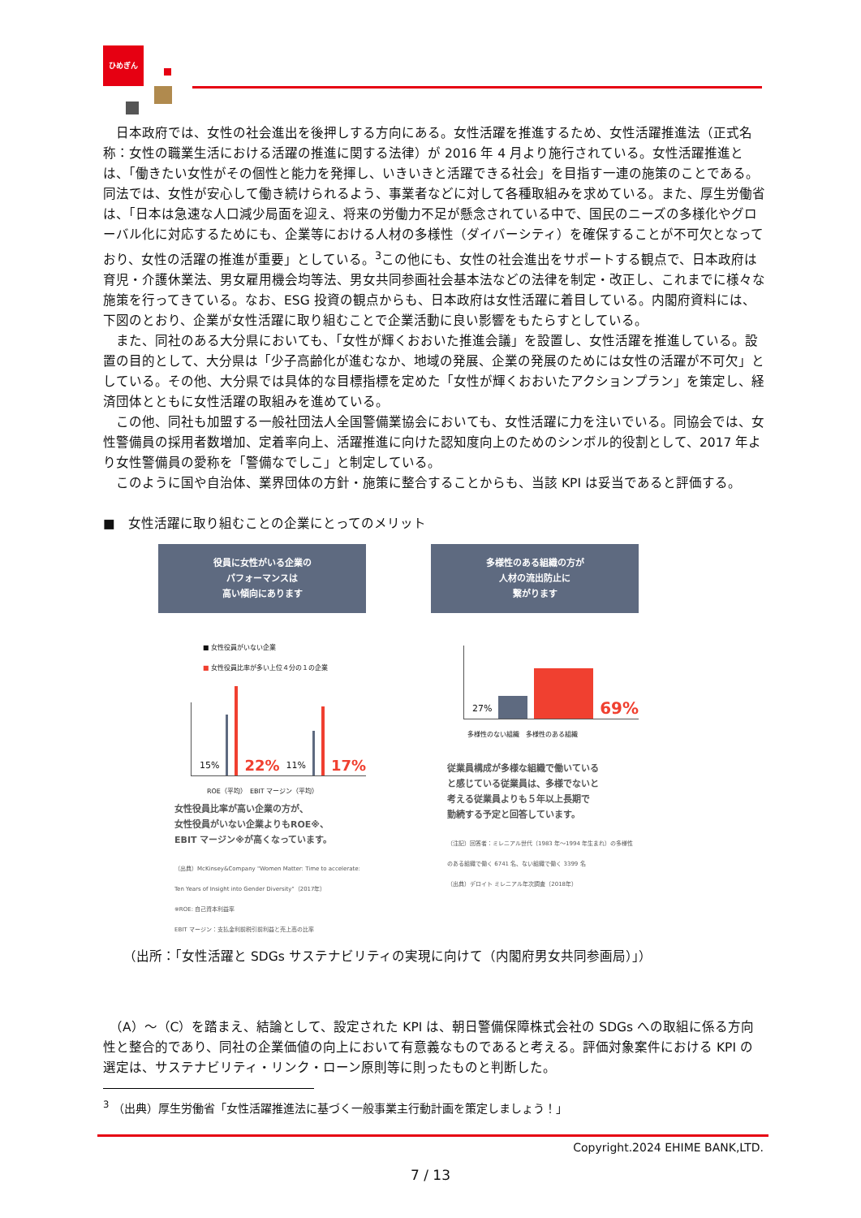ひめぎん
　日本政府では、女性の社会進出を後押しする方向にある。女性活躍を推進するため、女性活躍推進法（正式名称：女性の職業生活における活躍の推進に関する法律）が 2016 年 4 月より施行されている。女性活躍推進とは、「働きたい女性がその個性と能力を発揮し、いきいきと活躍できる社会」を目指す一連の施策のことである。同法では、女性が安心して働き続けられるよう、事業者などに対して各種取組みを求めている。また、厚生労働省は、「日本は急速な人口減少局面を迎え、将来の労働力不足が懸念されている中で、国民のニーズの多様化やグローバル化に対応するためにも、企業等における人材の多様性（ダイバーシティ）を確保することが不可欠となっており、女性の活躍の推進が重要」としている。<sup>3</sup>この他にも、女性の社会進出をサポートする観点で、日本政府は育児・介護休業法、男女雇用機会均等法、男女共同参画社会基本法などの法律を制定・改正し、これまでに様々な施策を行ってきている。なお、ESG 投資の観点からも、日本政府は女性活躍に着目している。内閣府資料には、下図のとおり、企業が女性活躍に取り組むことで企業活動に良い影響をもたらすとしている。
　また、同社のある大分県においても、「女性が輝くおおいた推進会議」を設置し、女性活躍を推進している。設置の目的として、大分県は「少子高齢化が進むなか、地域の発展、企業の発展のためには女性の活躍が不可欠」としている。その他、大分県では具体的な目標指標を定めた「女性が輝くおおいたアクションプラン」を策定し、経済団体とともに女性活躍の取組みを進めている。
　この他、同社も加盟する一般社団法人全国警備業協会においても、女性活躍に力を注いでいる。同協会では、女性警備員の採用者数増加、定着率向上、活躍推進に向けた認知度向上のためのシンボル的役割として、2017 年より女性警備員の愛称を「警備なでしこ」と制定している。
　このように国や自治体、業界団体の方針・施策に整合することからも、当該 KPI は妥当であると評価する。
■　女性活躍に取り組むことの企業にとってのメリット
役員に女性がいる企業の
パフォーマンスは
高い傾向にあります
■ 女性役員がいない企業
■ 女性役員比率が多い上位４分の１の企業
15%
22% 11%
17%
ROE（平均）　EBIT マージン（平均）
女性役員比率が高い企業の方が、
女性役員がいない企業よりもROE※、
EBIT マージン※が高くなっています。
（出典）McKinsey&Company "Women Matter: Time to accelerate: Ten Years of Insight into Gender Diversity"（2017年）
※ROE: 自己資本利益率
EBIT マージン：支払金利前税引前利益と売上高の比率
多様性のある組織の方が
人材の流出防止に
繋がります
27%
69%
多様性のない組織　多様性のある組織
従業員構成が多様な組織で働いている
と感じている従業員は、多様でないと
考える従業員よりも５年以上長期で
勤続する予定と回答しています。
（注記）回答者：ミレニアル世代（1983 年～1994 年生まれ）の多様性のある組織で働く 6741 名、ない組織で働く 3399 名
（出典）デロイト ミレニアル年次調査（2018年）
（出所：「女性活躍と SDGs サステナビリティの実現に向けて（内閣府男女共同参画局）」）
　（A）～（C）を踏まえ、結論として、設定された KPI は、朝日警備保障株式会社の SDGs への取組に係る方向性と整合的であり、同社の企業価値の向上において有意義なものであると考える。評価対象案件における KPI の選定は、サステナビリティ・リンク・ローン原則等に則ったものと判断した。
<sup>3</sup> （出典）厚生労働省「女性活躍推進法に基づく一般事業主行動計画を策定しましょう！」
Copyright.2024 EHIME BANK,LTD.
7 / 13